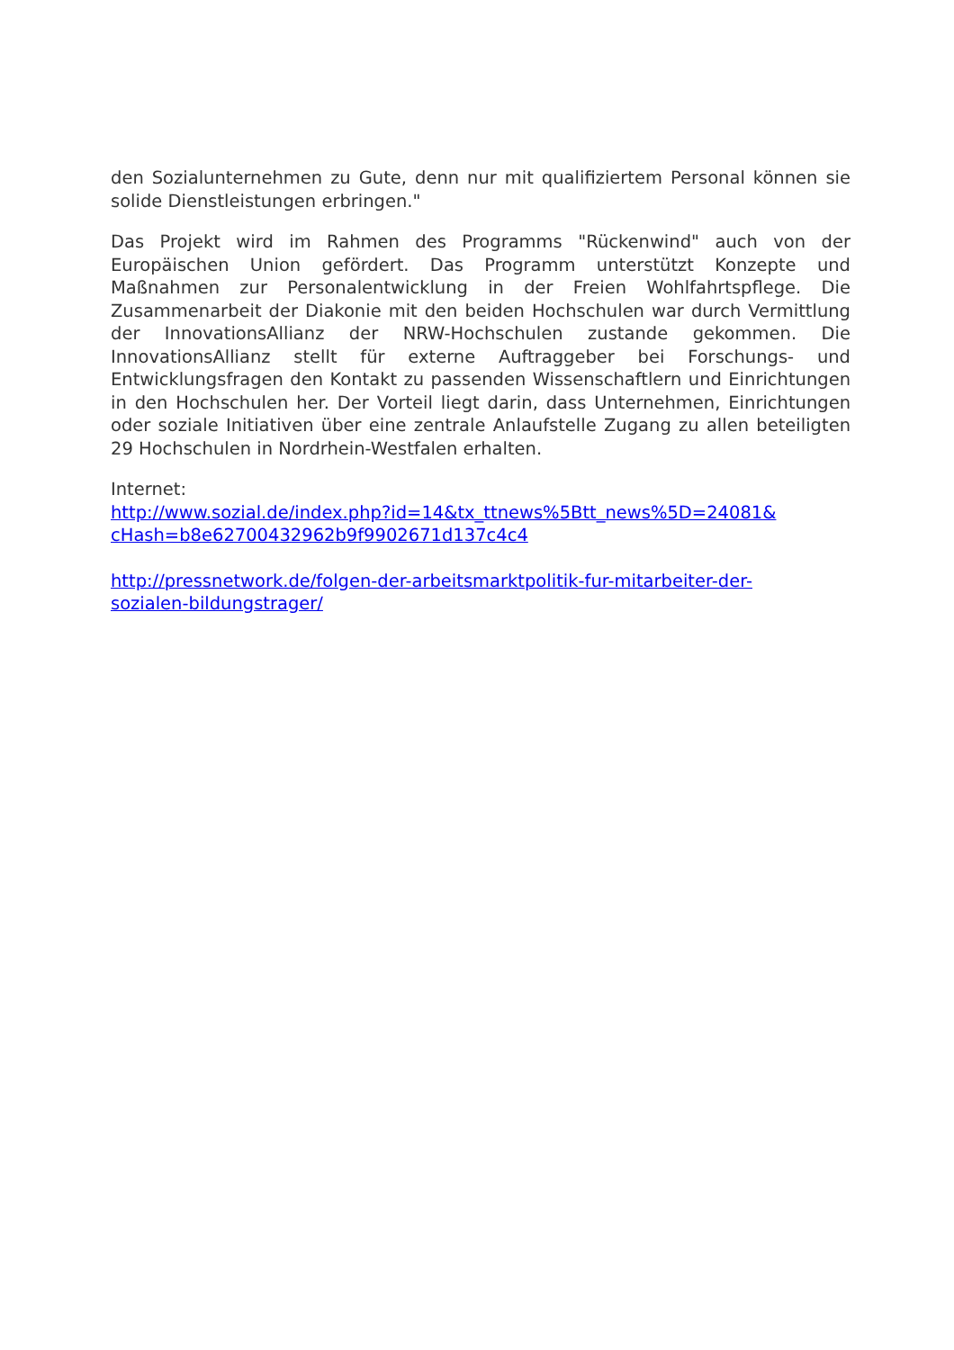den Sozialunternehmen zu Gute, denn nur mit qualifiziertem Personal können sie solide Dienstleistungen erbringen."
Das Projekt wird im Rahmen des Programms "Rückenwind" auch von der Europäischen Union gefördert. Das Programm unterstützt Konzepte und Maßnahmen zur Personalentwicklung in der Freien Wohlfahrtspflege. Die Zusammenarbeit der Diakonie mit den beiden Hochschulen war durch Ver­mittlung der InnovationsAllianz der NRW-Hochschulen zustande gekommen. Die InnovationsAllianz stellt für externe Auftraggeber bei Forschungs- und Entwicklungsfragen den Kontakt zu passenden Wissenschaftlern und Ein­richtungen in den Hochschulen her. Der Vorteil liegt darin, dass Unterneh­men, Einrichtungen oder soziale Initiativen über eine zentrale Anlaufstelle Zugang zu allen beteiligten 29 Hochschulen in Nordrhein-Westfalen erhalten.
Internet:
http://www.sozial.de/index.php?id=14&tx_ttnews%5Btt_news%5D=24081&
cHash=b8e62700432962b9f9902671d137c4c4
http://pressnetwork.de/folgen-der-arbeitsmarktpolitik-fur-mitarbeiter-der-
sozialen-bildungstrager/